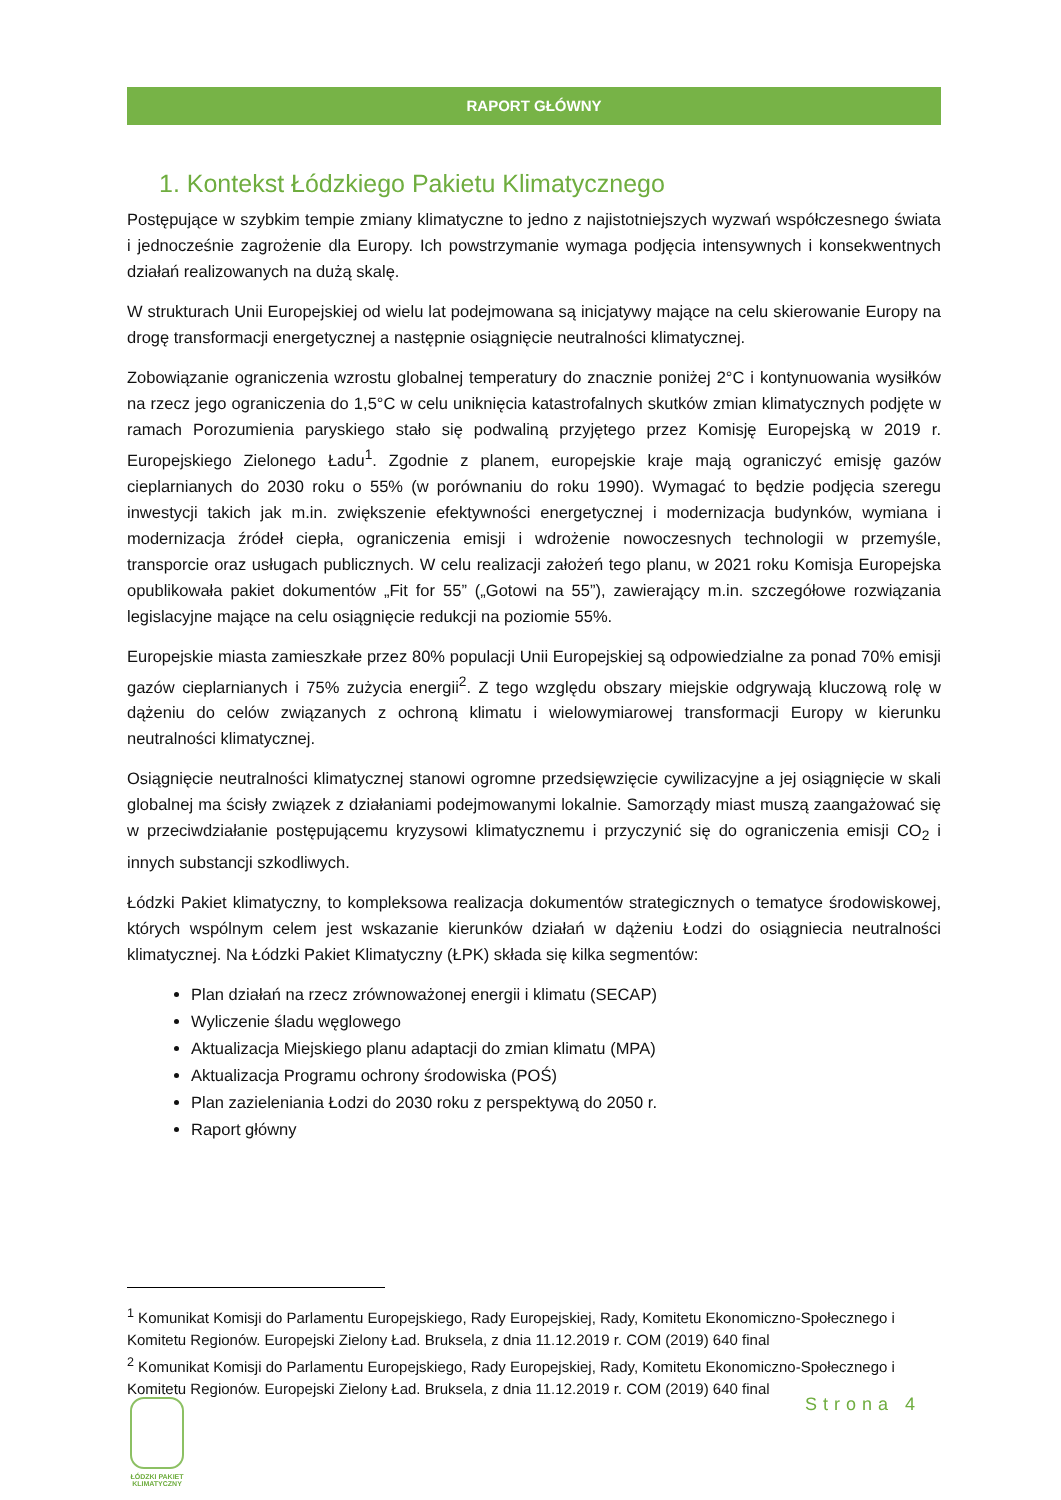RAPORT GŁÓWNY
1. Kontekst Łódzkiego Pakietu Klimatycznego
Postępujące w szybkim tempie zmiany klimatyczne to jedno z najistotniejszych wyzwań współczesnego świata i jednocześnie zagrożenie dla Europy. Ich powstrzymanie wymaga podjęcia intensywnych i konsekwentnych działań realizowanych na dużą skalę.
W strukturach Unii Europejskiej od wielu lat podejmowana są inicjatywy mające na celu skierowanie Europy na drogę transformacji energetycznej a następnie osiągnięcie neutralności klimatycznej.
Zobowiązanie ograniczenia wzrostu globalnej temperatury do znacznie poniżej 2°C i kontynuowania wysiłków na rzecz jego ograniczenia do 1,5°C w celu uniknięcia katastrofalnych skutków zmian klimatycznych podjęte w ramach Porozumienia paryskiego stało się podwaliną przyjętego przez Komisję Europejską w 2019 r. Europejskiego Zielonego Ładu<sup>1</sup>. Zgodnie z planem, europejskie kraje mają ograniczyć emisję gazów cieplarnianych do 2030 roku o 55% (w porównaniu do roku 1990). Wymagać to będzie podjęcia szeregu inwestycji takich jak m.in. zwiększenie efektywności energetycznej i modernizacja budynków, wymiana i modernizacja źródeł ciepła, ograniczenia emisji i wdrożenie nowoczesnych technologii w przemyśle, transporcie oraz usługach publicznych. W celu realizacji założeń tego planu, w 2021 roku Komisja Europejska opublikowała pakiet dokumentów „Fit for 55” („Gotowi na 55”), zawierający m.in. szczegółowe rozwiązania legislacyjne mające na celu osiągnięcie redukcji na poziomie 55%.
Europejskie miasta zamieszkałe przez 80% populacji Unii Europejskiej są odpowiedzialne za ponad 70% emisji gazów cieplarnianych i 75% zużycia energii<sup>2</sup>. Z tego względu obszary miejskie odgrywają kluczową rolę w dążeniu do celów związanych z ochroną klimatu i wielowymiarowej transformacji Europy w kierunku neutralności klimatycznej.
Osiągnięcie neutralności klimatycznej stanowi ogromne przedsięwzięcie cywilizacyjne a jej osiągnięcie w skali globalnej ma ścisły związek z działaniami podejmowanymi lokalnie. Samorządy miast muszą zaangażować się w przeciwdziałanie postępującemu kryzysowi klimatycznemu i przyczynić się do ograniczenia emisji CO<sub>2</sub> i innych substancji szkodliwych.
Łódzki Pakiet klimatyczny, to kompleksowa realizacja dokumentów strategicznych o tematyce środowiskowej, których wspólnym celem jest wskazanie kierunków działań w dążeniu Łodzi do osiągniecia neutralności klimatycznej. Na Łódzki Pakiet Klimatyczny (ŁPK) składa się kilka segmentów:
Plan działań na rzecz zrównoważonej energii i klimatu (SECAP)
Wyliczenie śladu węglowego
Aktualizacja Miejskiego planu adaptacji do zmian klimatu (MPA)
Aktualizacja Programu ochrony środowiska (POŚ)
Plan zazieleniania Łodzi do 2030 roku z perspektywą do 2050 r.
Raport główny
<sup>1</sup> Komunikat Komisji do Parlamentu Europejskiego, Rady Europejskiej, Rady, Komitetu Ekonomiczno-Społecznego i Komitetu Regionów. Europejski Zielony Ład. Bruksela, z dnia 11.12.2019 r. COM (2019) 640 final
<sup>2</sup> Komunikat Komisji do Parlamentu Europejskiego, Rady Europejskiej, Rady, Komitetu Ekonomiczno-Społecznego i Komitetu Regionów. Europejski Zielony Ład. Bruksela, z dnia 11.12.2019 r. COM (2019) 640 final
Strona 4
ŁÓDZKI PAKIET KLIMATYCZNY